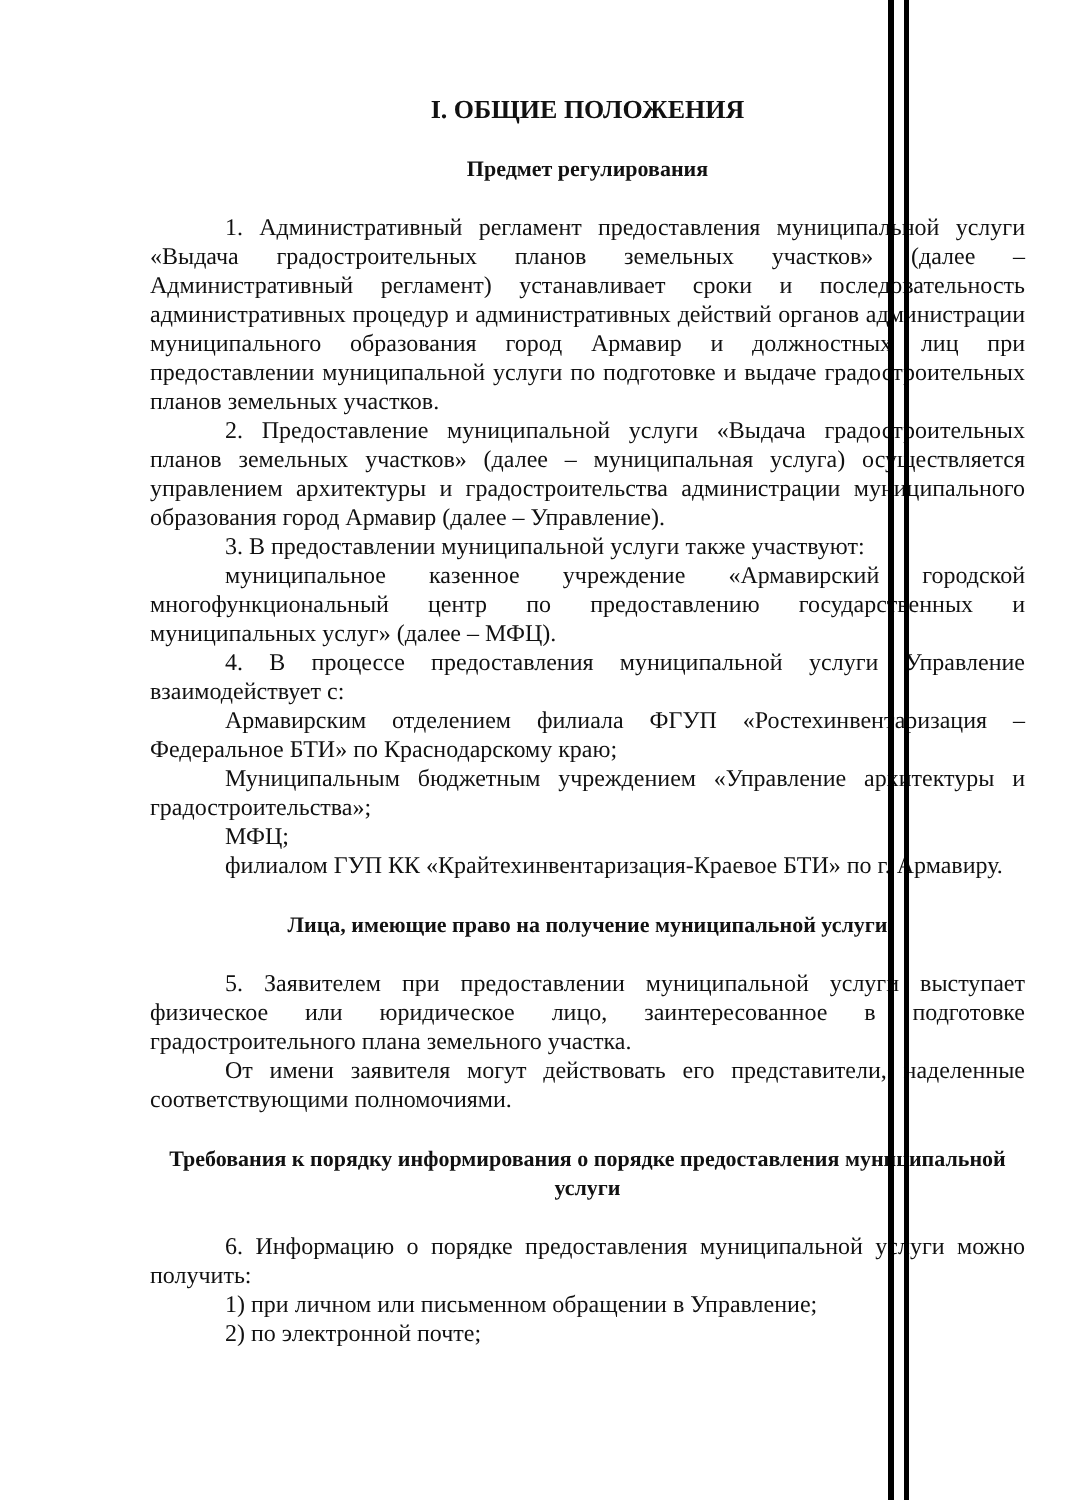I. ОБЩИЕ ПОЛОЖЕНИЯ
Предмет регулирования
1. Административный регламент предоставления муниципальной услуги «Выдача градостроительных планов земельных участков» (далее – Административный регламент) устанавливает сроки и последовательность административных процедур и административных действий органов администрации муниципального образования город Армавир и должностных лиц при предоставлении муниципальной услуги по подготовке и выдаче градостроительных планов земельных участков.
2. Предоставление муниципальной услуги «Выдача градостроительных планов земельных участков» (далее – муниципальная услуга) осуществляется управлением архитектуры и градостроительства администрации муниципального образования город Армавир (далее – Управление).
3. В предоставлении муниципальной услуги также участвуют:
муниципальное казенное учреждение «Армавирский городской многофункциональный центр по предоставлению государственных и муниципальных услуг» (далее – МФЦ).
4. В процессе предоставления муниципальной услуги Управление взаимодействует с:
Армавирским отделением филиала ФГУП «Ростехинвентаризация – Федеральное БТИ» по Краснодарскому краю;
Муниципальным бюджетным учреждением «Управление архитектуры и градостроительства»;
МФЦ;
филиалом ГУП КК «Крайтехинвентаризация-Краевое БТИ» по г. Армавиру.
Лица, имеющие право на получение муниципальной услуги
5. Заявителем при предоставлении муниципальной услуги выступает физическое или юридическое лицо, заинтересованное в подготовке градостроительного плана земельного участка.
От имени заявителя могут действовать его представители, наделенные соответствующими полномочиями.
Требования к порядку информирования о порядке предоставления муниципальной услуги
6. Информацию о порядке предоставления муниципальной услуги можно получить:
1) при личном или письменном обращении в Управление;
2) по электронной почте;